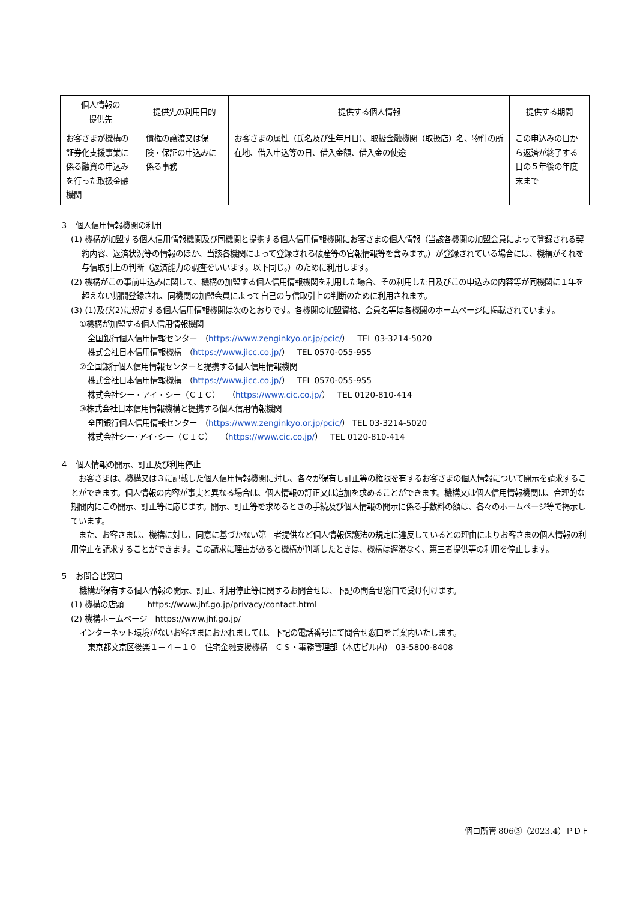| 個人情報の 提供先 | 提供先の利用目的 | 提供する個人情報 | 提供する期間 |
| --- | --- | --- | --- |
| お客さまが機構の証券化支援事業に係る融資の申込みを行った取扱金融機関 | 債権の譲渡又は保険・保証の申込みに係る事務 | お客さまの属性（氏名及び生年月日）、取扱金融機関（取扱店）名、物件の所在地、借入申込等の日、借入金額、借入金の使途 | この申込みの日から返済が終了する日の５年後の年度末まで |
３　個人信用情報機関の利用
(1) 機構が加盟する個人信用情報機関及び同機関と提携する個人信用情報機関にお客さまの個人情報（当該各機関の加盟会員によって登録される契約内容、返済状況等の情報のほか、当該各機関によって登録される破産等の官報情報等を含みます。）が登録されている場合には、機構がそれを与信取引上の判断（返済能力の調査をいいます。以下同じ。）のために利用します。
(2) 機構がこの事前申込みに関して、機構の加盟する個人信用情報機関を利用した場合、その利用した日及びこの申込みの内容等が同機関に１年を超えない期間登録され、同機関の加盟会員によって自己の与信取引上の判断のために利用されます。
(3) (1)及び(2)に規定する個人信用情報機関は次のとおりです。各機関の加盟資格、会員名等は各機関のホームページに掲載されています。
①機構が加盟する個人信用情報機関
全国銀行個人信用情報センター　（https://www.zenginkyo.or.jp/pcic/）　TEL 03-3214-5020
株式会社日本信用情報機構　（https://www.jicc.co.jp/）　TEL 0570-055-955
②全国銀行個人信用情報センターと提携する個人信用情報機関
株式会社日本信用情報機構　（https://www.jicc.co.jp/）　TEL 0570-055-955
株式会社シー・アイ・シー（ＣＩＣ）　（https://www.cic.co.jp/）　TEL 0120-810-414
③株式会社日本信用情報機構と提携する個人信用情報機関
全国銀行個人信用情報センター　（https://www.zenginkyo.or.jp/pcic/） TEL 03-3214-5020
株式会社シー･アイ･シー（ＣＩＣ）　（https://www.cic.co.jp/）　TEL 0120-810-414
４　個人情報の開示、訂正及び利用停止
　お客さまは、機構又は３に記載した個人信用情報機関に対し、各々が保有し訂正等の権限を有するお客さまの個人情報について開示を請求することができます。個人情報の内容が事実と異なる場合は、個人情報の訂正又は追加を求めることができます。機構又は個人信用情報機関は、合理的な期間内にこの開示、訂正等に応じます。開示、訂正等を求めるときの手続及び個人情報の開示に係る手数料の額は、各々のホームページ等で掲示しています。
　また、お客さまは、機構に対し、同意に基づかない第三者提供など個人情報保護法の規定に違反しているとの理由によりお客さまの個人情報の利用停止を請求することができます。この請求に理由があると機構が判断したときは、機構は遅滞なく、第三者提供等の利用を停止します。
５　お問合せ窓口
機構が保有する個人情報の開示、訂正、利用停止等に関するお問合せは、下記の問合せ窓口で受け付けます。
(1) 機構の店頭　　　https://www.jhf.go.jp/privacy/contact.html
(2) 機構ホームページ　https://www.jhf.go.jp/
インターネット環境がないお客さまにおかれましては、下記の電話番号にて問合せ窓口をご案内いたします。
東京都文京区後楽１－４－１０　住宅金融支援機構　ＣＳ・事務管理部（本店ビル内）　03-5800-8408
個ロ所管 806③（2023.4）ＰＤＦ